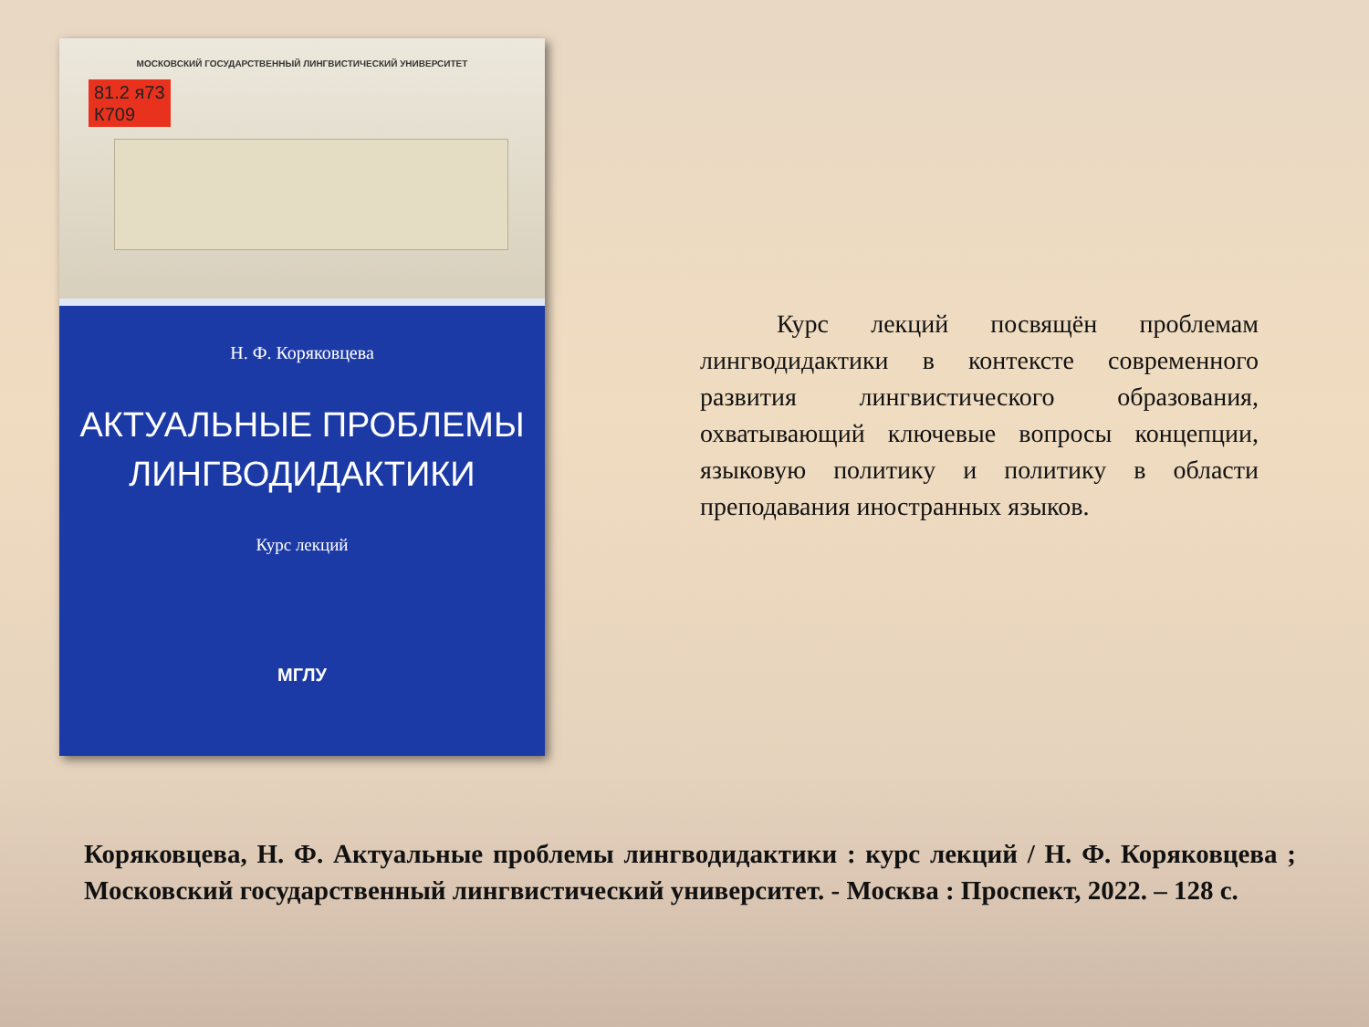МОСКОВСКИЙ ГОСУДАРСТВЕННЫЙ ЛИНГВИСТИЧЕСКИЙ УНИВЕРСИТЕТ
81.2 я73
К709
Н. Ф. Коряковцева
АКТУАЛЬНЫЕ ПРОБЛЕМЫ
ЛИНГВОДИДАКТИКИ
Курс лекций
МГЛУ
   Курс лекций посвящён проблемам лингводидактики в контексте современного развития лингвистического образования, охватывающий ключевые вопросы концепции, языковую политику и политику в области преподавания иностранных языков.
Коряковцева, Н. Ф. Актуальные проблемы лингводидактики : курс лекций / Н. Ф. Коряковцева ; Московский государственный лингвистический университет. - Москва : Проспект, 2022. – 128 с.